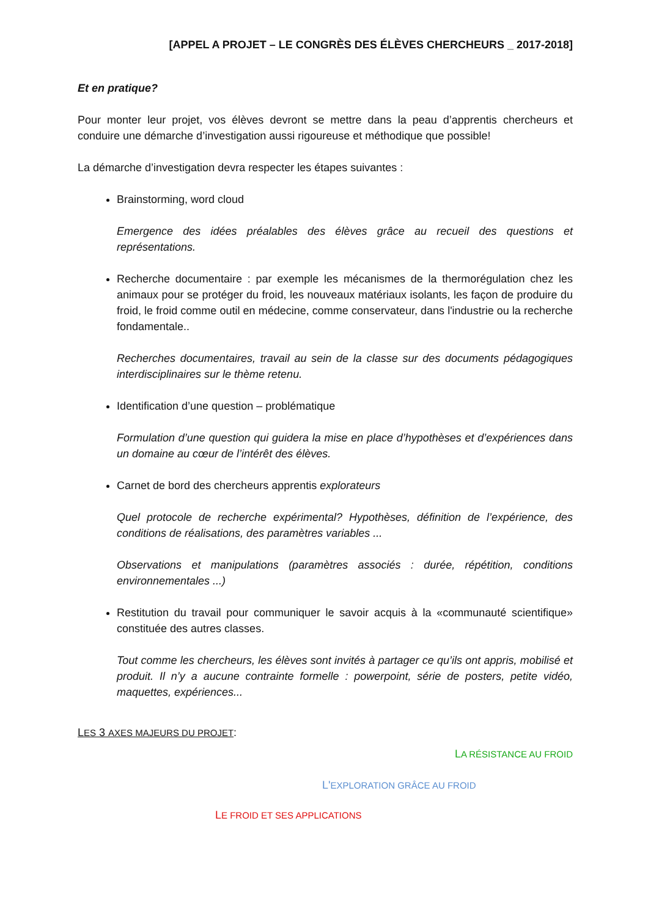[APPEL A PROJET – LE CONGRÈS DES ÉLÈVES CHERCHEURS _ 2017-2018]
Et en pratique?
Pour monter leur projet, vos élèves devront se mettre dans la peau d’apprentis chercheurs et conduire une démarche d’investigation aussi rigoureuse et méthodique que possible!
La démarche d’investigation devra respecter les étapes suivantes :
Brainstorming, word cloud
Emergence des idées préalables des élèves grâce au recueil des questions et représentations.
Recherche documentaire : par exemple les mécanismes de la thermorégulation chez les animaux pour se protéger du froid, les nouveaux matériaux isolants, les façon de produire du froid, le froid comme outil en médecine, comme conservateur, dans l'industrie ou la recherche fondamentale..
Recherches documentaires, travail au sein de la classe sur des documents pédagogiques interdisciplinaires sur le thème retenu.
Identification d’une question – problématique
Formulation d’une question qui guidera la mise en place d’hypothèses et d’expériences dans un domaine au cœur de l’intérêt des élèves.
Carnet de bord des chercheurs apprentis explorateurs
Quel protocole de recherche expérimental? Hypothèses, définition de l’expérience, des conditions de réalisations, des paramètres variables ...
Observations et manipulations (paramètres associés : durée, répétition, conditions environnementales ...)
Restitution du travail pour communiquer le savoir acquis à la «communauté scientifique» constituée des autres classes.
Tout comme les chercheurs, les élèves sont invités à partager ce qu’ils ont appris, mobilisé et produit. Il n’y a aucune contrainte formelle : powerpoint, série de posters, petite vidéo, maquettes, expériences...
LES 3 AXES MAJEURS DU PROJET:
LA RÉSISTANCE AU FROID
L'EXPLORATION GRÂCE AU FROID
LE FROID ET SES APPLICATIONS